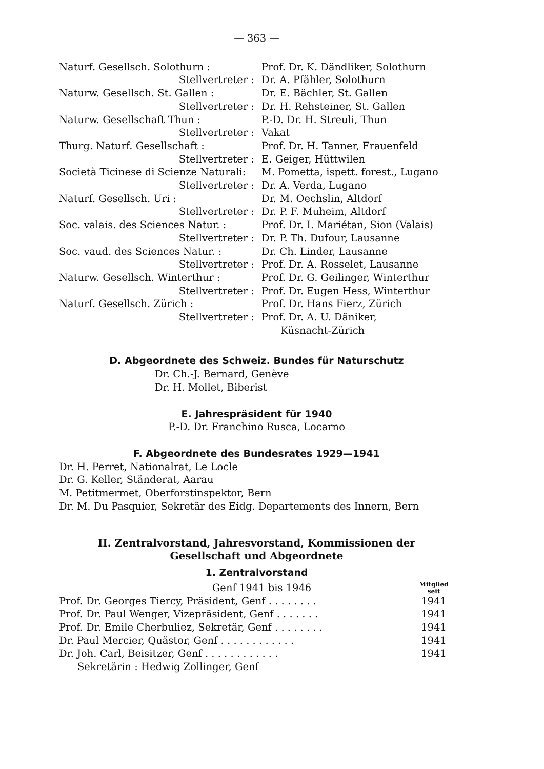— 363 —
| Naturf. Gesellsch. Solothurn : | Prof. Dr. K. Dändliker, Solothurn |
| Stellvertreter : | Dr. A. Pfähler, Solothurn |
| Naturw. Gesellsch. St. Gallen : | Dr. E. Bächler, St. Gallen |
| Stellvertreter : | Dr. H. Rehsteiner, St. Gallen |
| Naturw. Gesellschaft Thun : | P.-D. Dr. H. Streuli, Thun |
| Stellvertreter : | Vakat |
| Thurg. Naturf. Gesellschaft : | Prof. Dr. H. Tanner, Frauenfeld |
| Stellvertreter : | E. Geiger, Hüttwilen |
| Società Ticinese di Scienze Naturali: | M. Pometta, ispett. forest., Lugano |
| Stellvertreter : | Dr. A. Verda, Lugano |
| Naturf. Gesellsch. Uri : | Dr. M. Oechslin, Altdorf |
| Stellvertreter : | Dr. P. F. Muheim, Altdorf |
| Soc. valais. des Sciences Natur. : | Prof. Dr. I. Mariétan, Sion (Valais) |
| Stellvertreter : | Dr. P. Th. Dufour, Lausanne |
| Soc. vaud. des Sciences Natur. : | Dr. Ch. Linder, Lausanne |
| Stellvertreter : | Prof. Dr. A. Rosselet, Lausanne |
| Naturw. Gesellsch. Winterthur : | Prof. Dr. G. Geilinger, Winterthur |
| Stellvertreter : | Prof. Dr. Eugen Hess, Winterthur |
| Naturf. Gesellsch. Zürich : | Prof. Dr. Hans Fierz, Zürich |
| Stellvertreter : | Prof. Dr. A. U. Däniker, Küsnacht-Zürich |
D. Abgeordnete des Schweiz. Bundes für Naturschutz
Dr. Ch.-J. Bernard, Genève
Dr. H. Mollet, Biberist
E. Jahrespräsident für 1940
P.-D. Dr. Franchino Rusca, Locarno
F. Abgeordnete des Bundesrates 1929—1941
Dr. H. Perret, Nationalrat, Le Locle
Dr. G. Keller, Ständerat, Aarau
M. Petitmermet, Oberforstinspektor, Bern
Dr. M. Du Pasquier, Sekretär des Eidg. Departements des Innern, Bern
II. Zentralvorstand, Jahresvorstand, Kommissionen der
Gesellschaft und Abgeordnete
1. Zentralvorstand
| Genf 1941 bis 1946 | Mitglied seit |
| Prof. Dr. Georges Tiercy, Präsident, Genf . . . . . . . . | 1941 |
| Prof. Dr. Paul Wenger, Vizepräsident, Genf . . . . . . . | 1941 |
| Prof. Dr. Emile Cherbuliez, Sekretär, Genf . . . . . . . . | 1941 |
| Dr. Paul Mercier, Quästor, Genf . . . . . . . . . . . . | 1941 |
| Dr. Joh. Carl, Beisitzer, Genf . . . . . . . . . . . . | 1941 |
| Sekretärin : Hedwig Zollinger, Genf | |